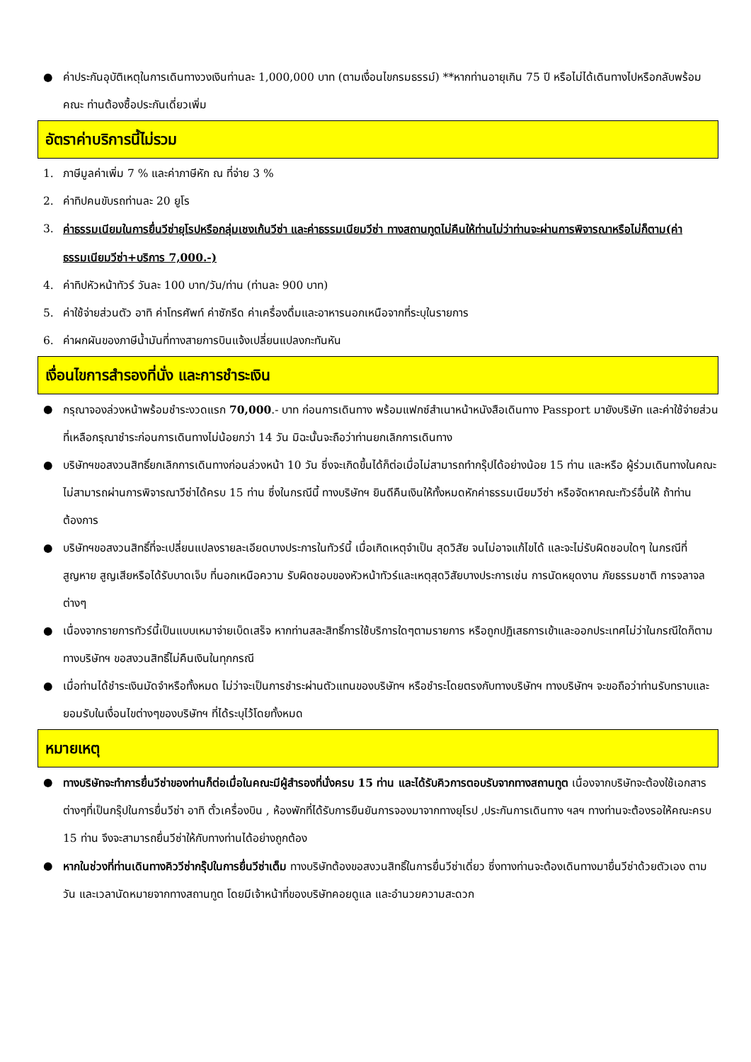● ค่าประกันอุบัติเหตุในการเดินทางวงเงินท่านละ 1,000,000 บาท (ตามเงื่อนไขกรมธรรม์) **หากท่านอายุเกิน 75 ปี หรือไม่ได้เดินทางไปหรือกลับพร้อมคณะ ท่านต้องซื้อประกันเดี่ยวเพิ่ม
อัตราค่าบริการนี้ไม่รวม
1. ภาษีมูลค่าเพิ่ม 7 % และค่าภาษีหัก ณ ที่จ่าย 3 %
2. ค่าทิปคนขับรถท่านละ 20 ยูโร
3. ค่าธรรมเนียมในการยื่นวีซ่ายุโรปหรือกลุ่มเชงเก้นวีซ่า และค่าธรรมเนียมวีซ่า ทางสถานทูตไม่คืนให้ท่านไม่ว่าท่านจะผ่านการพิจารณาหรือไม่ก็ตาม(ค่าธรรมเนียมวีซ่า+บริการ 7,000.-)
4. ค่าทิปหัวหน้าทัวร์ วันละ 100 บาท/วัน/ท่าน (ท่านละ 900 บาท)
5. ค่าใช้จ่ายส่วนตัว อาทิ ค่าโทรศัพท์ ค่าซักรีด ค่าเครื่องดื่มและอาหารนอกเหนือจากที่ระบุในรายการ
6. ค่าผกผันของภาษีน้ำมันที่ทางสายการบินแจ้งเปลี่ยนแปลงกะทันหัน
เงื่อนไขการสำรองที่นั่ง และการชำระเงิน
● กรุณาจองล่วงหน้าพร้อมชำระงวดแรก 70,000.- บาท ก่อนการเดินทาง พร้อมแฟกซ์สำเนาหน้าหนังสือเดินทาง Passport มายังบริษัท และค่าใช้จ่ายส่วนที่เหลือกรุณาชำระก่อนการเดินทางไม่น้อยกว่า 14 วัน มิฉะนั้นจะถือว่าท่านยกเลิกการเดินทาง
● บริษัทฯขอสงวนสิทธิ์ยกเลิกการเดินทางก่อนล่วงหน้า 10 วัน ซึ่งจะเกิดขึ้นได้ก็ต่อเมื่อไม่สามารถทำกรุ๊ปได้อย่างน้อย 15 ท่าน และหรือ ผู้ร่วมเดินทางในคณะไม่สามารถผ่านการพิจารณาวีซ่าได้ครบ 15 ท่าน ซึ่งในกรณีนี้ ทางบริษัทฯ ยินดีคืนเงินให้ทั้งหมดหักค่าธรรมเนียมวีซ่า หรือจัดหาคณะทัวร์อื่นให้ ถ้าท่านต้องการ
● บริษัทฯขอสงวนสิทธิ์ที่จะเปลี่ยนแปลงรายละเอียดบางประการในทัวร์นี้ เมื่อเกิดเหตุจำเป็น สุดวิสัย จนไม่อาจแก้ไขได้ และจะไม่รับผิดชอบใดๆ ในกรณีที่สูญหาย สูญเสียหรือได้รับบาดเจ็บ ที่นอกเหนือความ รับผิดชอบของหัวหน้าทัวร์และเหตุสุดวิสัยบางประการเช่น การนัดหยุดงาน ภัยธรรมชาติ การจลาจล ต่างๆ
● เนื่องจากรายการทัวร์นี้เป็นแบบเหมาจ่ายเบ็ดเสร็จ หากท่านสละสิทธิ์การใช้บริการใดๆตามรายการ หรือถูกปฏิเสธการเข้าและออกประเทศไม่ว่าในกรณีใดก็ตาม ทางบริษัทฯ ขอสงวนสิทธิ์ไม่คืนเงินในทุกกรณี
● เมื่อท่านได้ชำระเงินมัดจำหรือทั้งหมด ไม่ว่าจะเป็นการชำระผ่านตัวแทนของบริษัทฯ หรือชำระโดยตรงกับทางบริษัทฯ ทางบริษัทฯ จะขอถือว่าท่านรับทราบและยอมรับในเงื่อนไขต่างๆของบริษัทฯ ที่ได้ระบุไว้โดยทั้งหมด
หมายเหตุ
● ทางบริษัทจะทำการยื่นวีซ่าของท่านก็ต่อเมื่อในคณะมีผู้สำรองที่นั่งครบ 15 ท่าน และได้รับคิวการตอบรับจากทางสถานทูต เนื่องจากบริษัทจะต้องใช้เอกสารต่างๆที่เป็นกรุ๊ปในการยื่นวีซ่า อาทิ ตั๋วเครื่องบิน , ห้องพักที่ได้รับการยืนยันการจองมาจากทางยุโรป ,ประกันการเดินทาง ฯลฯ ทางท่านจะต้องรอให้คณะครบ 15 ท่าน จึงจะสามารถยื่นวีซ่าให้กับทางท่านได้อย่างถูกต้อง
● หากในช่วงที่ท่านเดินทางคิววีซ่ากรุ๊ปในการยื่นวีซ่าเต็ม ทางบริษัทต้องขอสงวนสิทธิ์ในการยื่นวีซ่าเดี่ยว ซึ่งทางท่านจะต้องเดินทางมายื่นวีซ่าด้วยตัวเอง ตามวัน และเวลานัดหมายจากทางสถานทูต โดยมีเจ้าหน้าที่ของบริษัทคอยดูแล และอำนวยความสะดวก